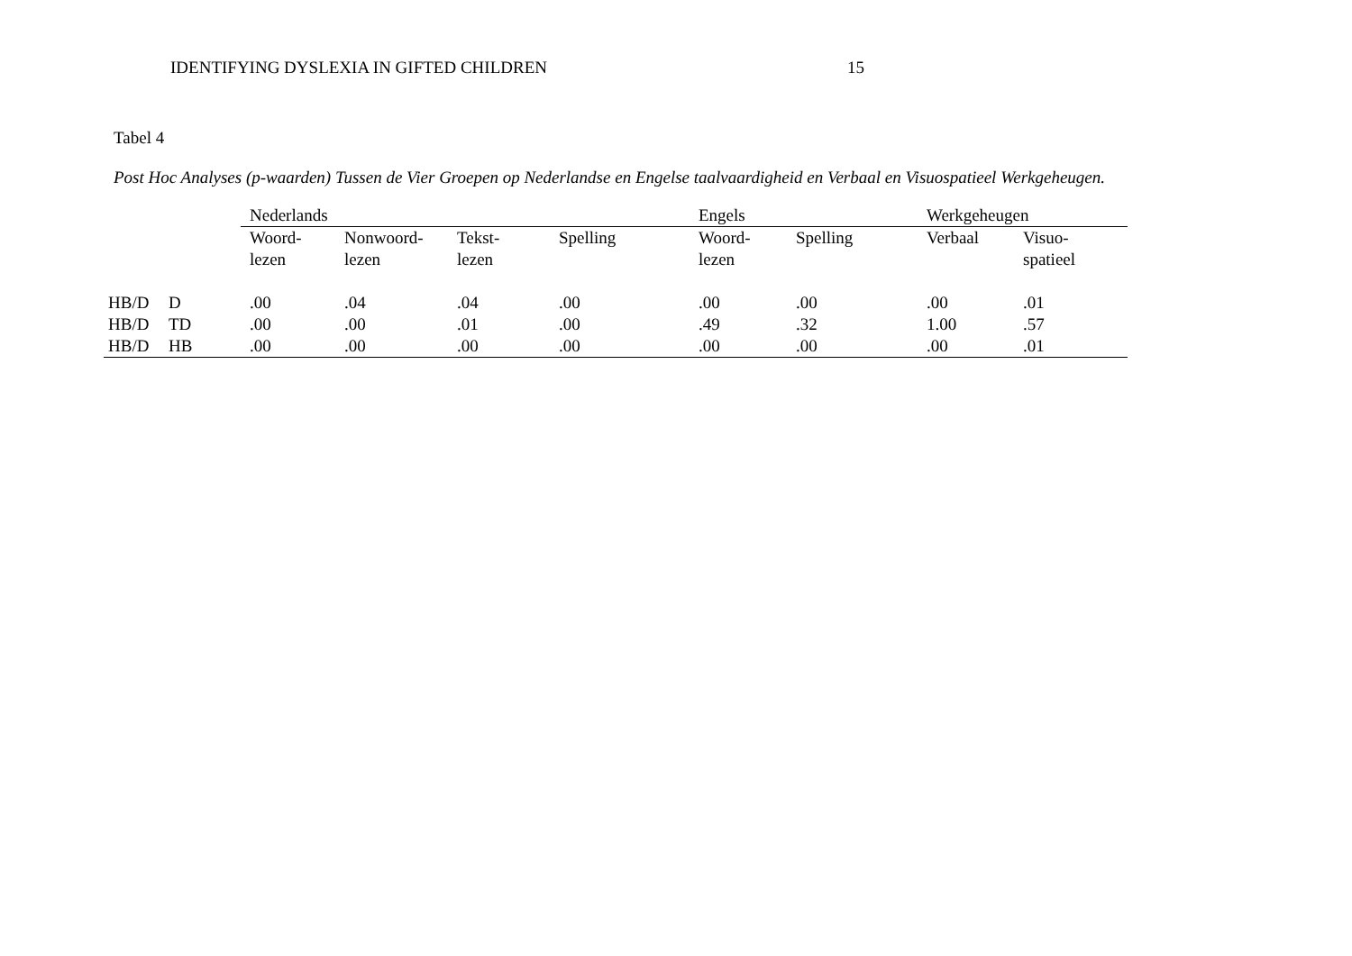IDENTIFYING DYSLEXIA IN GIFTED CHILDREN 15
Tabel 4
Post Hoc Analyses (p-waarden) Tussen de Vier Groepen op Nederlandse en Engelse taalvaardigheid en Verbaal en Visuospatieel Werkgeheugen.
| | | Nederlands | | | | Engels | | Werkgeheugen | |
| --- | --- | --- | --- | --- | --- | --- | --- | --- | --- |
| | | Woord- lezen | Nonwoord- lezen | Tekst- lezen | Spelling | Woord- lezen | Spelling | Verbaal | Visuo- spatieel |
| HB/D | D | .00 | .04 | .04 | .00 | .00 | .00 | .00 | .01 |
| HB/D | TD | .00 | .00 | .01 | .00 | .49 | .32 | 1.00 | .57 |
| HB/D | HB | .00 | .00 | .00 | .00 | .00 | .00 | .00 | .01 |